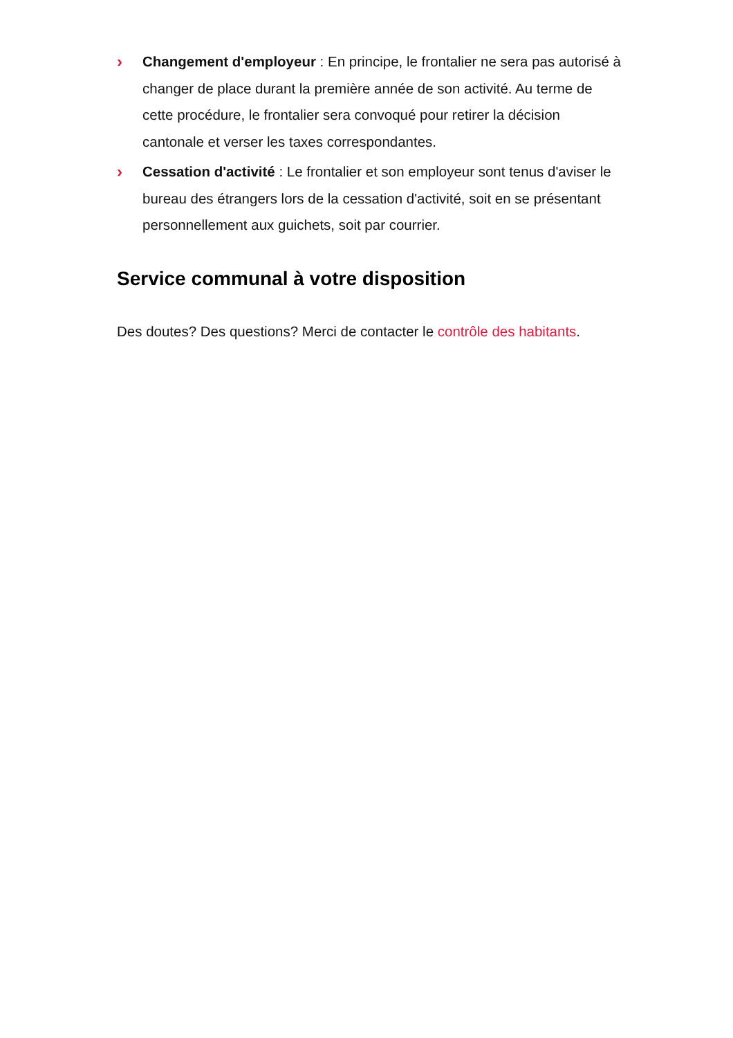› Changement d'employeur : En principe, le frontalier ne sera pas autorisé à changer de place durant la première année de son activité. Au terme de cette procédure, le frontalier sera convoqué pour retirer la décision cantonale et verser les taxes correspondantes.
› Cessation d'activité : Le frontalier et son employeur sont tenus d'aviser le bureau des étrangers lors de la cessation d'activité, soit en se présentant personnellement aux guichets, soit par courrier.
Service communal à votre disposition
Des doutes? Des questions? Merci de contacter le contrôle des habitants.